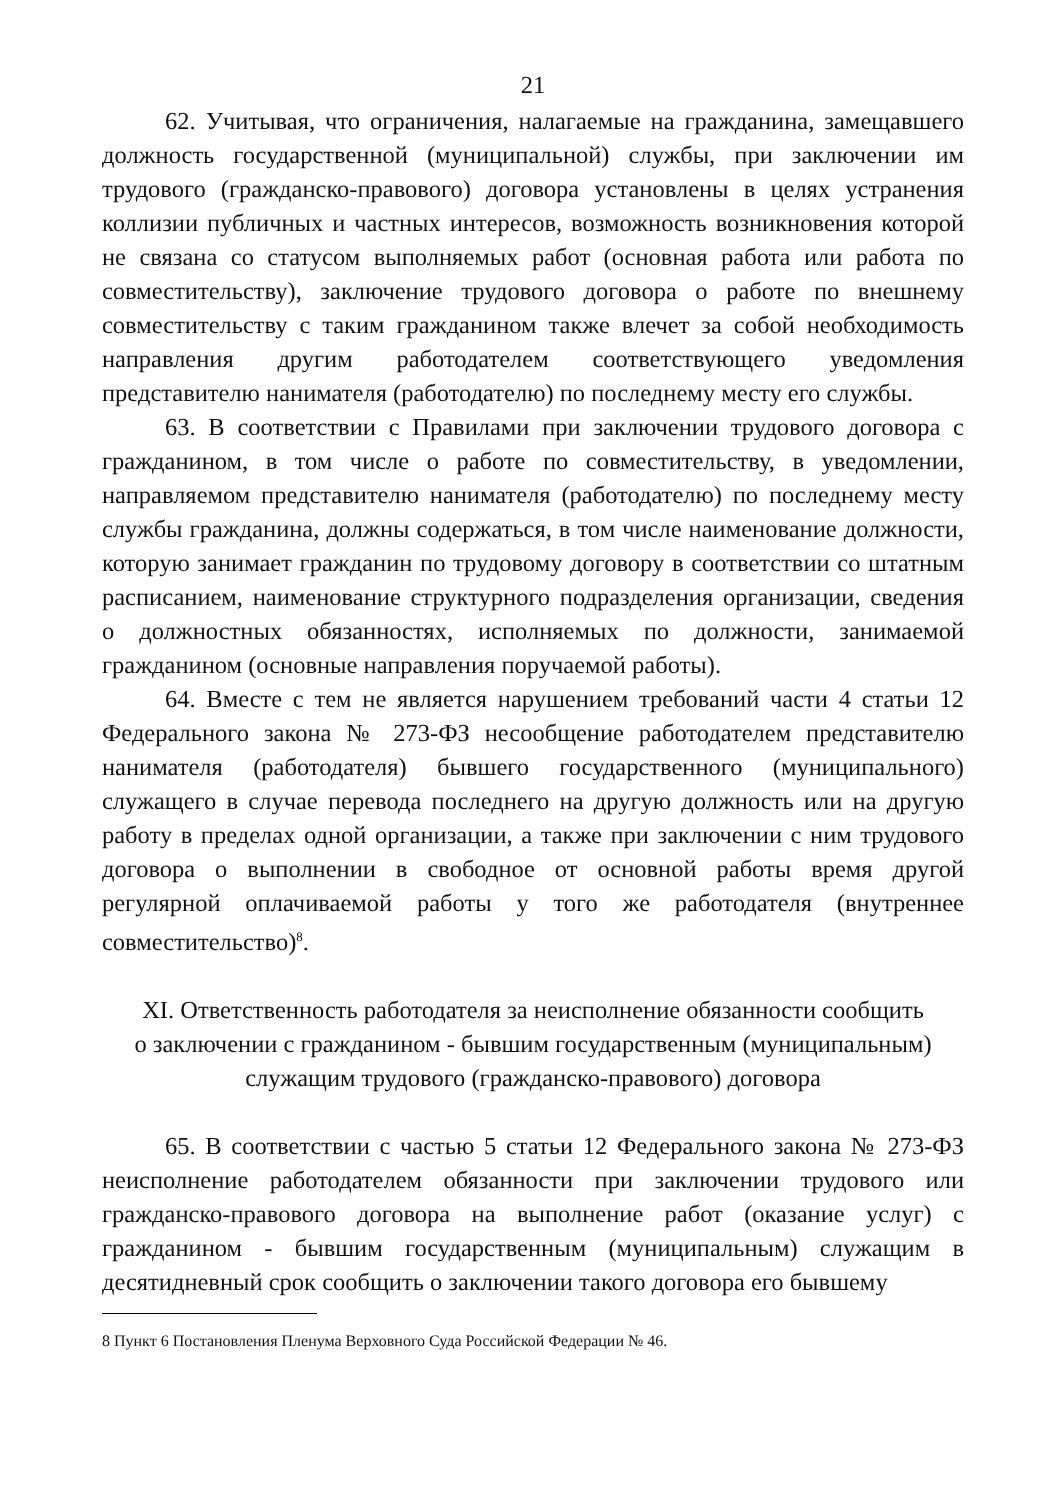21
62. Учитывая, что ограничения, налагаемые на гражданина, замещавшего должность государственной (муниципальной) службы, при заключении им трудового (гражданско-правового) договора установлены в целях устранения коллизии публичных и частных интересов, возможность возникновения которой не связана со статусом выполняемых работ (основная работа или работа по совместительству), заключение трудового договора о работе по внешнему совместительству с таким гражданином также влечет за собой необходимость направления другим работодателем соответствующего уведомления представителю нанимателя (работодателю) по последнему месту его службы.
63. В соответствии с Правилами при заключении трудового договора с гражданином, в том числе о работе по совместительству, в уведомлении, направляемом представителю нанимателя (работодателю) по последнему месту службы гражданина, должны содержаться, в том числе наименование должности, которую занимает гражданин по трудовому договору в соответствии со штатным расписанием, наименование структурного подразделения организации, сведения о должностных обязанностях, исполняемых по должности, занимаемой гражданином (основные направления поручаемой работы).
64. Вместе с тем не является нарушением требований части 4 статьи 12 Федерального закона № 273-ФЗ несообщение работодателем представителю нанимателя (работодателя) бывшего государственного (муниципального) служащего в случае перевода последнего на другую должность или на другую работу в пределах одной организации, а также при заключении с ним трудового договора о выполнении в свободное от основной работы время другой регулярной оплачиваемой работы у того же работодателя (внутреннее совместительство)<sup>8</sup>.
XI. Ответственность работодателя за неисполнение обязанности сообщить
о заключении с гражданином - бывшим государственным (муниципальным)
служащим трудового (гражданско-правового) договора
65. В соответствии с частью 5 статьи 12 Федерального закона № 273-ФЗ неисполнение работодателем обязанности при заключении трудового или гражданско-правового договора на выполнение работ (оказание услуг) с гражданином - бывшим государственным (муниципальным) служащим в десятидневный срок сообщить о заключении такого договора его бывшему
8 Пункт 6 Постановления Пленума Верховного Суда Российской Федерации № 46.